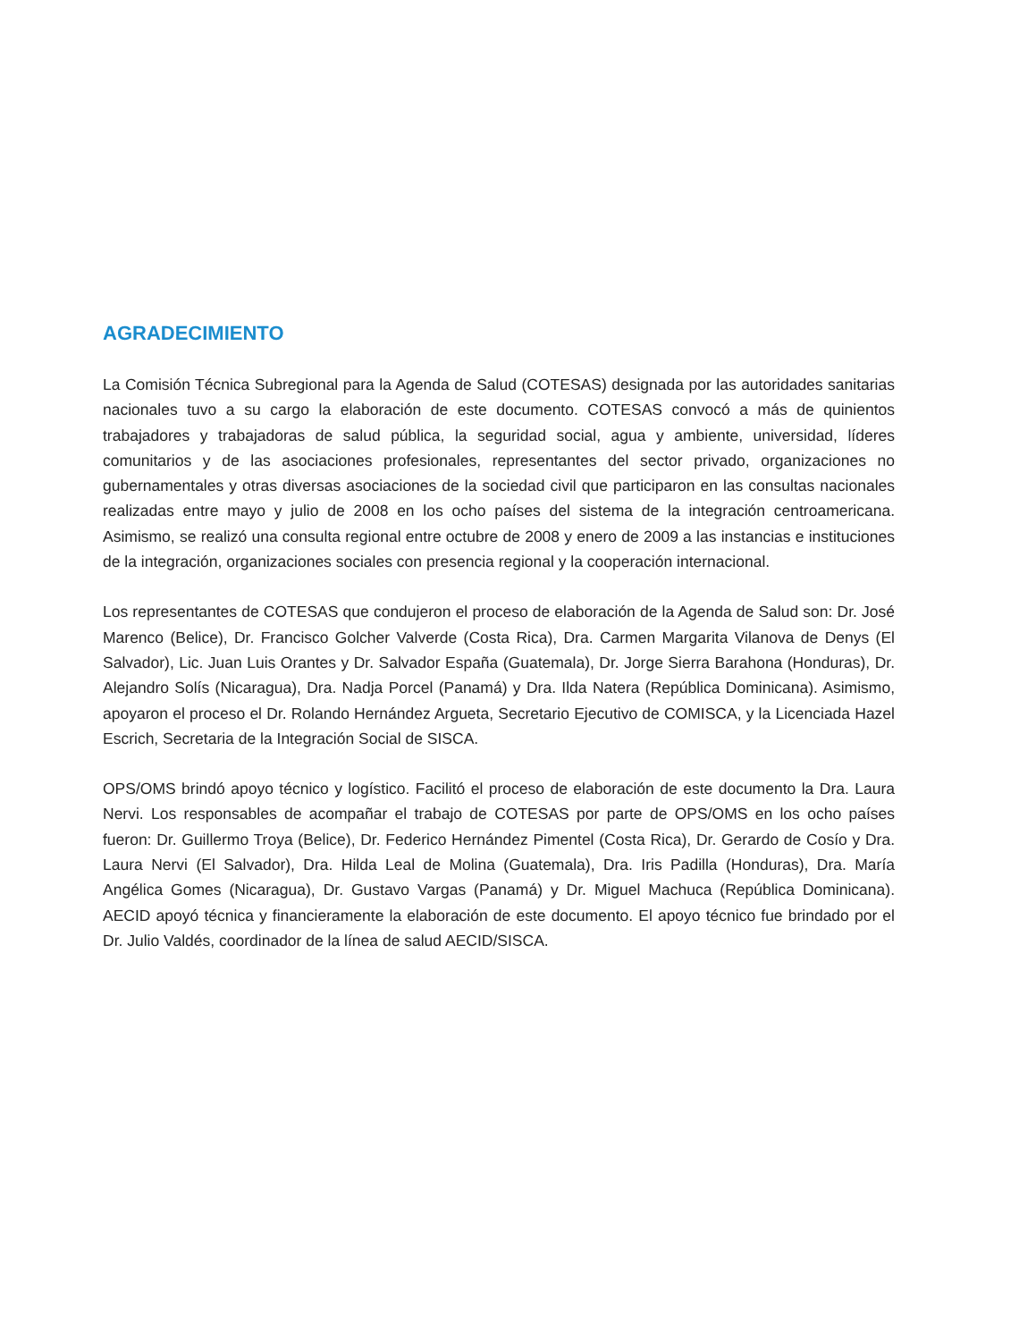AGRADECIMIENTO
La Comisión Técnica Subregional para la Agenda de Salud (COTESAS) designada por las autoridades sanitarias nacionales tuvo a su cargo la elaboración de este documento. COTESAS convocó a más de quinientos trabajadores y trabajadoras de salud pública, la seguridad social, agua y ambiente, universidad, líderes comunitarios y de las asociaciones profesionales, representantes del sector privado, organizaciones no gubernamentales y otras diversas asociaciones de la sociedad civil que participaron en las consultas nacionales realizadas entre mayo y julio de 2008 en los ocho países del sistema de la integración centroamericana. Asimismo, se realizó una consulta regional entre octubre de 2008 y enero de 2009 a las instancias e instituciones de la integración, organizaciones sociales con presencia regional y la cooperación internacional.
Los representantes de COTESAS que condujeron el proceso de elaboración de la Agenda de Salud son: Dr. José Marenco (Belice), Dr. Francisco Golcher Valverde (Costa Rica), Dra. Carmen Margarita Vilanova de Denys (El Salvador), Lic. Juan Luis Orantes y Dr. Salvador España (Guatemala), Dr. Jorge Sierra Barahona (Honduras), Dr. Alejandro Solís (Nicaragua), Dra. Nadja Porcel (Panamá) y Dra. Ilda Natera (República Dominicana). Asimismo, apoyaron el proceso el Dr. Rolando Hernández Argueta, Secretario Ejecutivo de COMISCA, y la Licenciada Hazel Escrich, Secretaria de la Integración Social de SISCA.
OPS/OMS brindó apoyo técnico y logístico. Facilitó el proceso de elaboración de este documento la Dra. Laura Nervi. Los responsables de acompañar el trabajo de COTESAS por parte de OPS/OMS en los ocho países fueron: Dr. Guillermo Troya (Belice), Dr. Federico Hernández Pimentel (Costa Rica), Dr. Gerardo de Cosío y Dra. Laura Nervi (El Salvador), Dra. Hilda Leal de Molina (Guatemala), Dra. Iris Padilla (Honduras), Dra. María Angélica Gomes (Nicaragua), Dr. Gustavo Vargas (Panamá) y Dr. Miguel Machuca (República Dominicana). AECID apoyó técnica y financieramente la elaboración de este documento. El apoyo técnico fue brindado por el Dr. Julio Valdés, coordinador de la línea de salud AECID/SISCA.